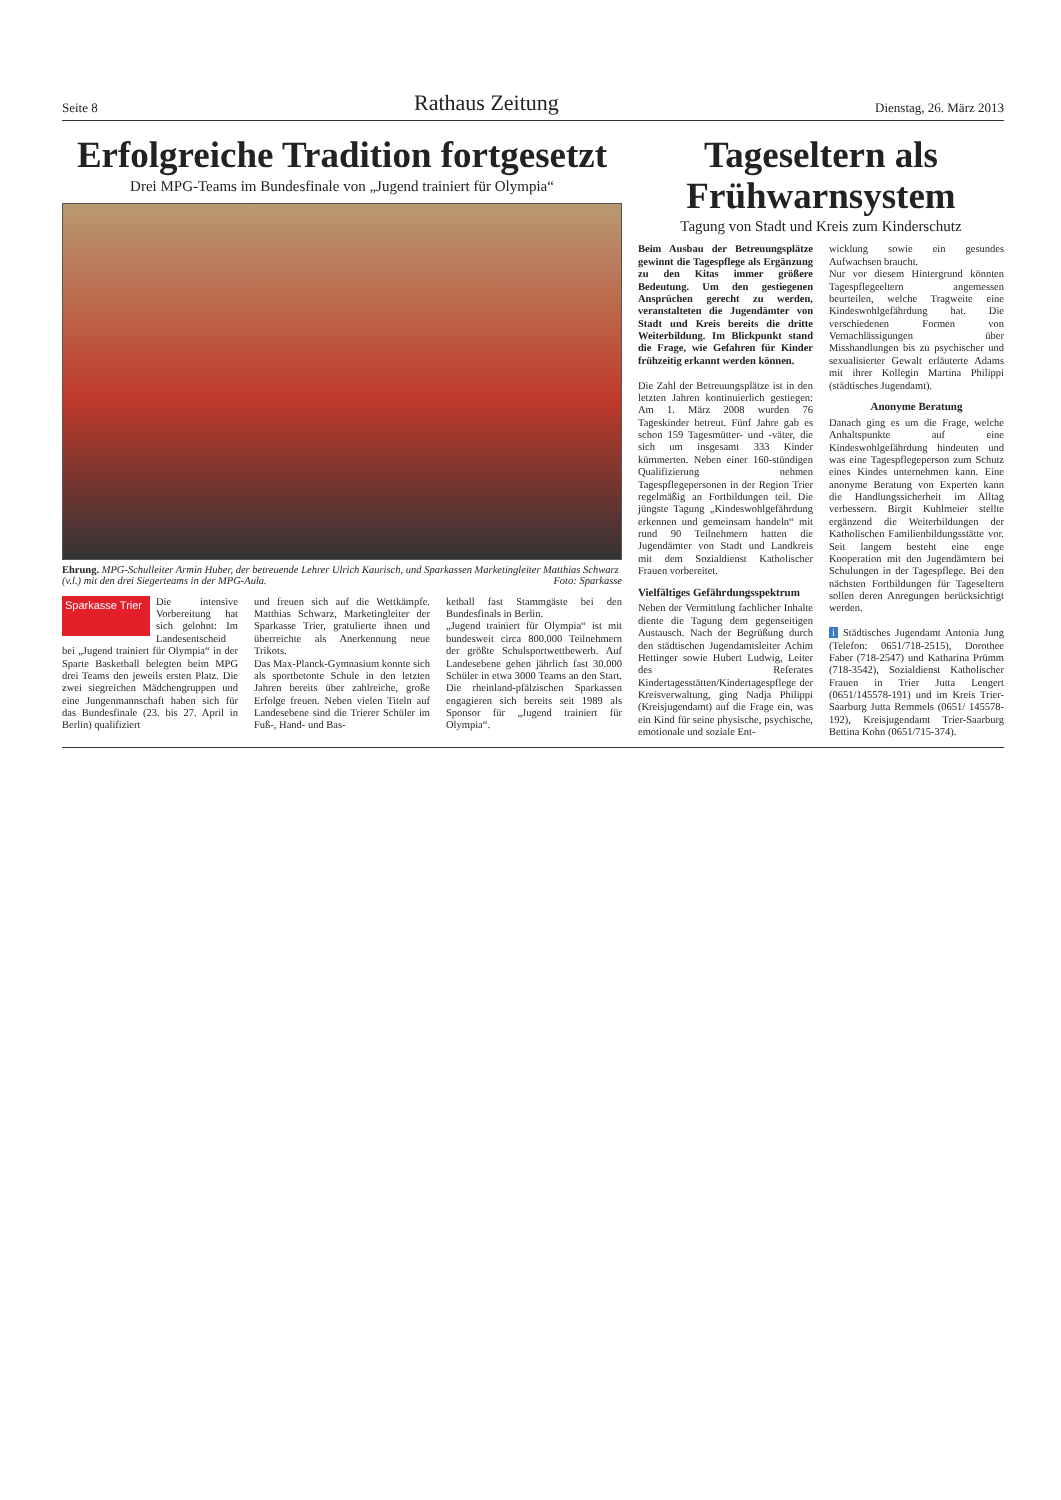Seite 8 Rathaus Zeitung Dienstag, 26. März 2013
Erfolgreiche Tradition fortgesetzt
Drei MPG-Teams im Bundesfinale von „Jugend trainiert für Olympia“
Ehrung. MPG-Schulleiter Armin Huber, der betreuende Lehrer Ulrich Kaurisch, und Sparkassen Marketingleiter Matthias Schwarz (v.l.) mit den drei Siegerteams in der MPG-Aula. Foto: Sparkasse
Sparkasse Trier
Die intensive Vorbereitung hat sich gelohnt: Im Landesentscheid bei „Jugend trainiert für Olympia“ in der Sparte Basketball belegten beim MPG drei Teams den jeweils ersten Platz. Die zwei siegreichen Mädchengruppen und eine Jungenmannschaft haben sich für das Bundesfinale (23. bis 27. April in Berlin) qualifiziert
und freuen sich auf die Wettkämpfe. Matthias Schwarz, Marketingleiter der Sparkasse Trier, gratulierte ihnen und überreichte als Anerkennung neue Trikots.
Das Max-Planck-Gymnasium konnte sich als sportbetonte Schule in den letzten Jahren bereits über zahlreiche, große Erfolge freuen. Neben vielen Titeln auf Landesebene sind die Trierer Schüler im Fuß-, Hand- und Bas-
ketball fast Stammgäste bei den Bundesfinals in Berlin.
„Jugend trainiert für Olympia“ ist mit bundesweit circa 800.000 Teilnehmern der größte Schulsportwettbewerb. Auf Landesebene gehen jährlich fast 30.000 Schüler in etwa 3000 Teams an den Start. Die rheinland-pfälzischen Sparkassen engagieren sich bereits seit 1989 als Sponsor für „Jugend trainiert für Olympia“.
Tageseltern als Frühwarnsystem
Tagung von Stadt und Kreis zum Kinderschutz
Beim Ausbau der Betreuungsplätze gewinnt die Tagespflege als Ergänzung zu den Kitas immer größere Bedeutung. Um den gestiegenen Ansprüchen gerecht zu werden, veranstalteten die Jugendämter von Stadt und Kreis bereits die dritte Weiterbildung. Im Blickpunkt stand die Frage, wie Gefahren für Kinder frühzeitig erkannt werden können.
Die Zahl der Betreuungsplätze ist in den letzten Jahren kontinuierlich gestiegen: Am 1. März 2008 wurden 76 Tageskinder betreut. Fünf Jahre gab es schon 159 Tagesmütter- und -väter, die sich um insgesamt 333 Kinder kümmerten. Neben einer 160-stündigen Qualifizierung nehmen Tagespflegepersonen in der Region Trier regelmäßig an Fortbildungen teil. Die jüngste Tagung „Kindeswohlgefährdung erkennen und gemeinsam handeln“ mit rund 90 Teilnehmern hatten die Jugendämter von Stadt und Landkreis mit dem Sozialdienst Katholischer Frauen vorbereitet.
Vielfältiges Gefährdungsspektrum
Neben der Vermittlung fachlicher Inhalte diente die Tagung dem gegenseitigen Austausch. Nach der Begrüßung durch den städtischen Jugendamtsleiter Achim Hettinger sowie Hubert Ludwig, Leiter des Referates Kindertagesstätten/Kindertagespflege der Kreisverwaltung, ging Nadja Philippi (Kreisjugendamt) auf die Frage ein, was ein Kind für seine physische, psychische, emotionale und soziale Ent-
wicklung sowie ein gesundes Aufwachsen braucht.
Nur vor diesem Hintergrund könnten Tagespflegeeltern angemessen beurteilen, welche Tragweite eine Kindeswohlgefährdung hat. Die verschiedenen Formen von Vernachlässigungen über Misshandlungen bis zu psychischer und sexualisierter Gewalt erläuterte Adams mit ihrer Kollegin Martina Philippi (städtisches Jugendamt).
Anonyme Beratung
Danach ging es um die Frage, welche Anhaltspunkte auf eine Kindeswohlgefährdung hindeuten und was eine Tagespflegeperson zum Schutz eines Kindes unternehmen kann. Eine anonyme Beratung von Experten kann die Handlungssicherheit im Alltag verbessern. Birgit Kuhlmeier stellte ergänzend die Weiterbildungen der Katholischen Familienbildungsstätte vor. Seit langem besteht eine enge Kooperation mit den Jugendämtern bei Schulungen in der Tagespflege. Bei den nächsten Fortbildungen für Tageseltern sollen deren Anregungen berücksichtigt werden.
i Städtisches Jugendamt Antonia Jung (Telefon: 0651/718-2515), Dorothee Faber (718-2547) und Katharina Prümm (718-3542), Sozialdienst Katholischer Frauen in Trier Jutta Lengert (0651/145578-191) und im Kreis Trier-Saarburg Jutta Remmels (0651/ 145578-192), Kreisjugendamt Trier-Saarburg Bettina Kohn (0651/715-374).